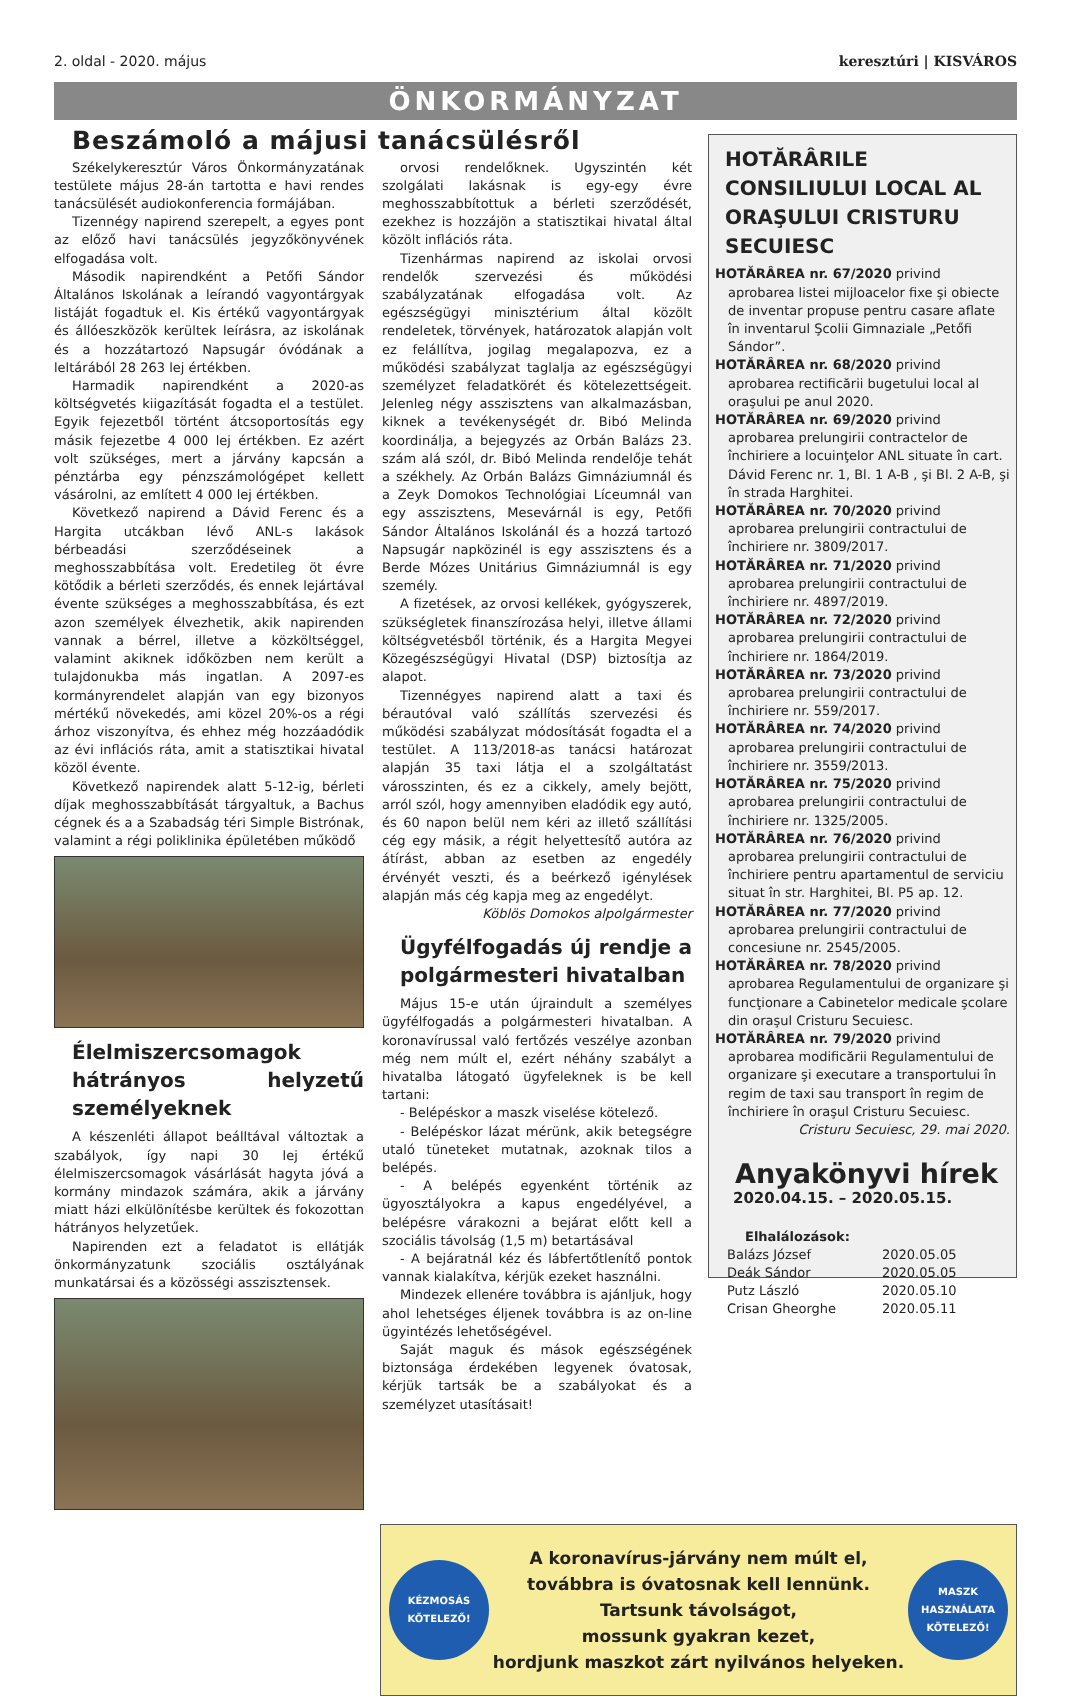2. oldal - 2020. május keresztúri | KISVÁROS
ÖNKORMÁNYZAT
Beszámoló a májusi tanácsülésről
Székelykeresztúr Város Önkormányzatának testülete május 28-án tartotta e havi rendes tanácsülését audiokonferencia formájában.
Tizennégy napirend szerepelt, a egyes pont az előző havi tanácsülés jegyzőkönyvének elfogadása volt.
Második napirendként a Petőfi Sándor Általános Iskolának a leírandó vagyontárgyak listáját fogadtuk el. Kis értékű vagyontárgyak és állóeszközök kerültek leírásra, az iskolának és a hozzátartozó Napsugár óvódának a leltárából 28 263 lej értékben.
Harmadik napirendként a 2020-as költségvetés kiigazítását fogadta el a testület. Egyik fejezetből történt átcsoportosítás egy másik fejezetbe 4 000 lej értékben. Ez azért volt szükséges, mert a járvány kapcsán a pénztárba egy pénzszámológépet kellett vásárolni, az említett 4 000 lej értékben.
Következő napirend a Dávid Ferenc és a Hargita utcákban lévő ANL-s lakások bérbeadási szerződéseinek a meghosszabbítása volt. Eredetileg öt évre kötődik a bérleti szerződés, és ennek lejártával évente szükséges a meghosszabbítása, és ezt azon személyek élvezhetik, akik napirenden vannak a bérrel, illetve a közköltséggel, valamint akiknek időközben nem került a tulajdonukba más ingatlan. A 2097-es kormányrendelet alapján van egy bizonyos mértékű növekedés, ami közel 20%-os a régi árhoz viszonyítva, és ehhez még hozzáadódik az évi inflációs ráta, amit a statisztikai hivatal közöl évente.
Következő napirendek alatt 5-12-ig, bérleti díjak meghosszabbítását tárgyaltuk, a Bachus cégnek és a a Szabadság téri Simple Bistrónak, valamint a régi poliklinika épületében működő
Élelmiszercsomagok hátrányos helyzetű személyeknek
A készenléti állapot beálltával változtak a szabályok, így napi 30 lej értékű élelmiszercsomagok vásárlását hagyta jóvá a kormány mindazok számára, akik a járvány miatt házi elkülönítésbe kerültek és fokozottan hátrányos helyzetűek.
Napirenden ezt a feladatot is ellátják önkormányzatunk szociális osztályának munkatársai és a közösségi asszisztensek.
orvosi rendelőknek. Ugyszintén két szolgálati lakásnak is egy-egy évre meghosszabbítottuk a bérleti szerződését, ezekhez is hozzájön a statisztikai hivatal által közölt inflációs ráta.
Tizenhármas napirend az iskolai orvosi rendelők szervezési és működési szabályzatának elfogadása volt. Az egészségügyi minisztérium által közölt rendeletek, törvények, határozatok alapján volt ez felállítva, jogilag megalapozva, ez a működési szabályzat taglalja az egészségügyi személyzet feladatkörét és kötelezettségeit. Jelenleg négy asszisztens van alkalmazásban, kiknek a tevékenységét dr. Bibó Melinda koordinálja, a bejegyzés az Orbán Balázs 23. szám alá szól, dr. Bibó Melinda rendelője tehát a székhely. Az Orbán Balázs Gimnáziumnál és a Zeyk Domokos Technológiai Líceumnál van egy asszisztens, Mesevárnál is egy, Petőfi Sándor Általános Iskolánál és a hozzá tartozó Napsugár napközinél is egy asszisztens és a Berde Mózes Unitárius Gimnáziumnál is egy személy.
A fizetések, az orvosi kellékek, gyógyszerek, szükségletek finanszírozása helyi, illetve állami költségvetésből történik, és a Hargita Megyei Közegészségügyi Hivatal (DSP) biztosítja az alapot.
Tizennégyes napirend alatt a taxi és bérautóval való szállítás szervezési és működési szabályzat módosítását fogadta el a testület. A 113/2018-as tanácsi határozat alapján 35 taxi látja el a szolgáltatást városszinten, és ez a cikkely, amely bejött, arról szól, hogy amennyiben eladódik egy autó, és 60 napon belül nem kéri az illető szállítási cég egy másik, a régit helyettesítő autóra az átírást, abban az esetben az engedély érvényét veszti, és a beérkező igénylések alapján más cég kapja meg az engedélyt.
Köblös Domokos alpolgármester
Ügyfélfogadás új rendje a polgármesteri hivatalban
Május 15-e után újraindult a személyes ügyfélfogadás a polgármesteri hivatalban. A koronavírussal való fertőzés veszélye azonban még nem múlt el, ezért néhány szabályt a hivatalba látogató ügyfeleknek is be kell tartani:
- Belépéskor a maszk viselése kötelező.
- Belépéskor lázat mérünk, akik betegségre utaló tüneteket mutatnak, azoknak tilos a belépés.
- A belépés egyenként történik az ügyosztályokra a kapus engedélyével, a belépésre várakozni a bejárat előtt kell a szociális távolság (1,5 m) betartásával
- A bejáratnál kéz és lábfertőtlenítő pontok vannak kialakítva, kérjük ezeket használni.
Mindezek ellenére továbbra is ajánljuk, hogy ahol lehetséges éljenek továbbra is az on-line ügyintézés lehetőségével.
Saját maguk és mások egészségének biztonsága érdekében legyenek óvatosak, kérjük tartsák be a szabályokat és a személyzet utasításait!
HOTĂRÂRILE CONSILIULUI LOCAL AL ORAŞULUI CRISTURU SECUIESC
HOTĂRÂREA nr. 67/2020 privind aprobarea listei mijloacelor fixe şi obiecte de inventar propuse pentru casare aflate în inventarul Şcolii Gimnaziale „Petőfi Sándor”.
HOTĂRÂREA nr. 68/2020 privind aprobarea rectificării bugetului local al oraşului pe anul 2020.
HOTĂRÂREA nr. 69/2020 privind aprobarea prelungirii contractelor de închiriere a locuinţelor ANL situate în cart. Dávid Ferenc nr. 1, Bl. 1 A-B , şi Bl. 2 A-B, şi în strada Harghitei.
HOTĂRÂREA nr. 70/2020 privind aprobarea prelungirii contractului de închiriere nr. 3809/2017.
HOTĂRÂREA nr. 71/2020 privind aprobarea prelungirii contractului de închiriere nr. 4897/2019.
HOTĂRÂREA nr. 72/2020 privind aprobarea prelungirii contractului de închiriere nr. 1864/2019.
HOTĂRÂREA nr. 73/2020 privind aprobarea prelungirii contractului de închiriere nr. 559/2017.
HOTĂRÂREA nr. 74/2020 privind aprobarea prelungirii contractului de închiriere nr. 3559/2013.
HOTĂRÂREA nr. 75/2020 privind aprobarea prelungirii contractului de închiriere nr. 1325/2005.
HOTĂRÂREA nr. 76/2020 privind aprobarea prelungirii contractului de închiriere pentru apartamentul de serviciu situat în str. Harghitei, Bl. P5 ap. 12.
HOTĂRÂREA nr. 77/2020 privind aprobarea prelungirii contractului de concesiune nr. 2545/2005.
HOTĂRÂREA nr. 78/2020 privind aprobarea Regulamentului de organizare şi funcţionare a Cabinetelor medicale şcolare din oraşul Cristuru Secuiesc.
HOTĂRÂREA nr. 79/2020 privind aprobarea modificării Regulamentului de organizare şi executare a transportului în regim de taxi sau transport în regim de închiriere în oraşul Cristuru Secuiesc.
Cristuru Secuiesc, 29. mai 2020.
Anyakönyvi hírek
2020.04.15. – 2020.05.15.
Elhalálozások:
Balázs József 2020.05.05 Deák Sándor 2020.05.05 Putz László 2020.05.10 Crisan Gheorghe 2020.05.11
KÉZMOSÁS KÖTELEZŐ!
A koronavírus-járvány nem múlt el,
továbbra is óvatosnak kell lennünk.
Tartsunk távolságot,
mossunk gyakran kezet,
hordjunk maszkot zárt nyilvános helyeken.
MASZK HASZNÁLATA KÖTELEZŐ!